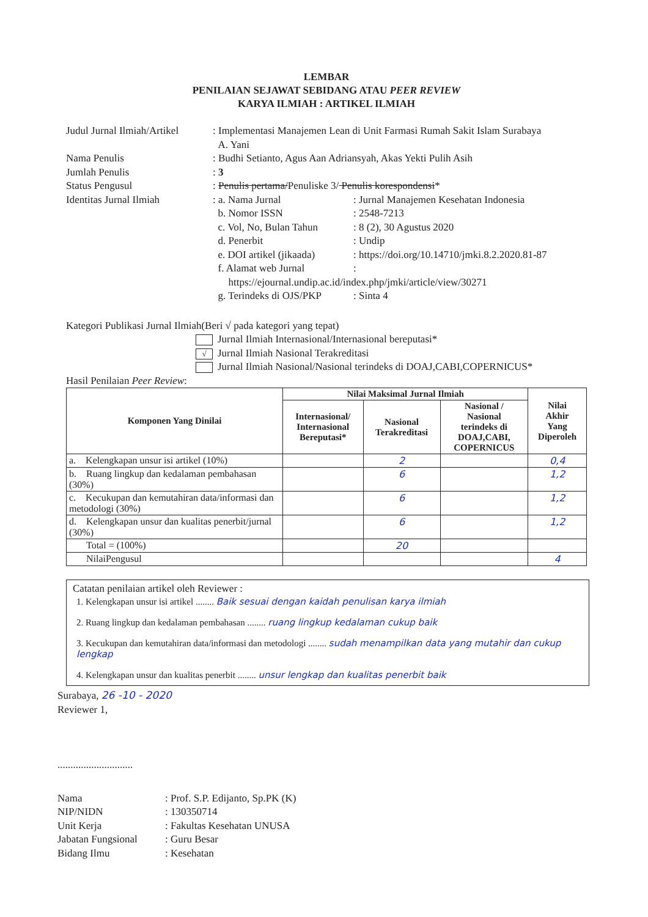LEMBAR
PENILAIAN SEJAWAT SEBIDANG ATAU PEER REVIEW
KARYA ILMIAH : ARTIKEL ILMIAH
| Judul Jurnal Ilmiah/Artikel | : Implementasi Manajemen Lean di Unit Farmasi Rumah Sakit Islam Surabaya A. Yani | |
| Nama Penulis | : Budhi Setianto, Agus Aan Adriansyah, Akas Yekti Pulih Asih | |
| Jumlah Penulis | : 3 | |
| Status Pengusul | : Penulis pertama/ Penuliske 3/ Penulis korespondensi * | |
| Identitas Jurnal Ilmiah | : a. Nama Jurnal | : Jurnal Manajemen Kesehatan Indonesia |
| | b. Nomor ISSN | : 2548-7213 |
| | c. Vol, No, Bulan Tahun | : 8 (2), 30 Agustus 2020 |
| | d. Penerbit | : Undip |
| | e. DOI artikel (jikaada) | : https://doi.org/10.14710/jmki.8.2.2020.81-87 |
| | f. Alamat web Jurnal | : |
| | https://ejournal.undip.ac.id/index.php/jmki/article/view/30271 | |
| | g. Terindeks di OJS/PKP | : Sinta 4 |
Kategori Publikasi Jurnal Ilmiah(Beri √ pada kategori yang tepat)
Jurnal Ilmiah Internasional/Internasional bereputasi*
√ Jurnal Ilmiah Nasional Terakreditasi
Jurnal Ilmiah Nasional/Nasional terindeks di DOAJ,CABI,COPERNICUS*
Hasil Penilaian Peer Review:
| Komponen Yang Dinilai | Nilai Maksimal Jurnal Ilmiah | | | Nilai Akhir Yang Diperoleh |
| --- | --- | --- | --- | --- |
| | Internasional/ Internasional Bereputasi* | Nasional Terakreditasi | Nasional / Nasional terindeks di DOAJ,CABI, COPERNICUS | |
| a. Kelengkapan unsur isi artikel (10%) | | 2 | | 0,4 |
| b. Ruang lingkup dan kedalaman pembahasan (30%) | | 6 | | 1,2 |
| c. Kecukupan dan kemutahiran data/informasi dan metodologi (30%) | | 6 | | 1,2 |
| d. Kelengkapan unsur dan kualitas penerbit/jurnal (30%) | | 6 | | 1,2 |
| Total = (100%) | | 20 | | |
| NilaiPengusul | | | | 4 |
Catatan penilaian artikel oleh Reviewer :
1. Kelengkapan unsur isi artikel ........ Baik sesuai dengan kaidah penulisan karya ilmiah
2. Ruang lingkup dan kedalaman pembahasan ........ ruang lingkup kedalaman cukup baik
3. Kecukupan dan kemutahiran data/informasi dan metodologi ........ sudah menampilkan data yang mutahir dan cukup lengkap
4. Kelengkapan unsur dan kualitas penerbit ........ unsur lengkap dan kualitas penerbit baik
Surabaya, 26 -10 - 2020
Reviewer 1,
.............................
| Nama | : Prof. S.P. Edijanto, Sp.PK (K) |
| NIP/NIDN | : 130350714 |
| Unit Kerja | : Fakultas Kesehatan UNUSA |
| Jabatan Fungsional | : Guru Besar |
| Bidang Ilmu | : Kesehatan |